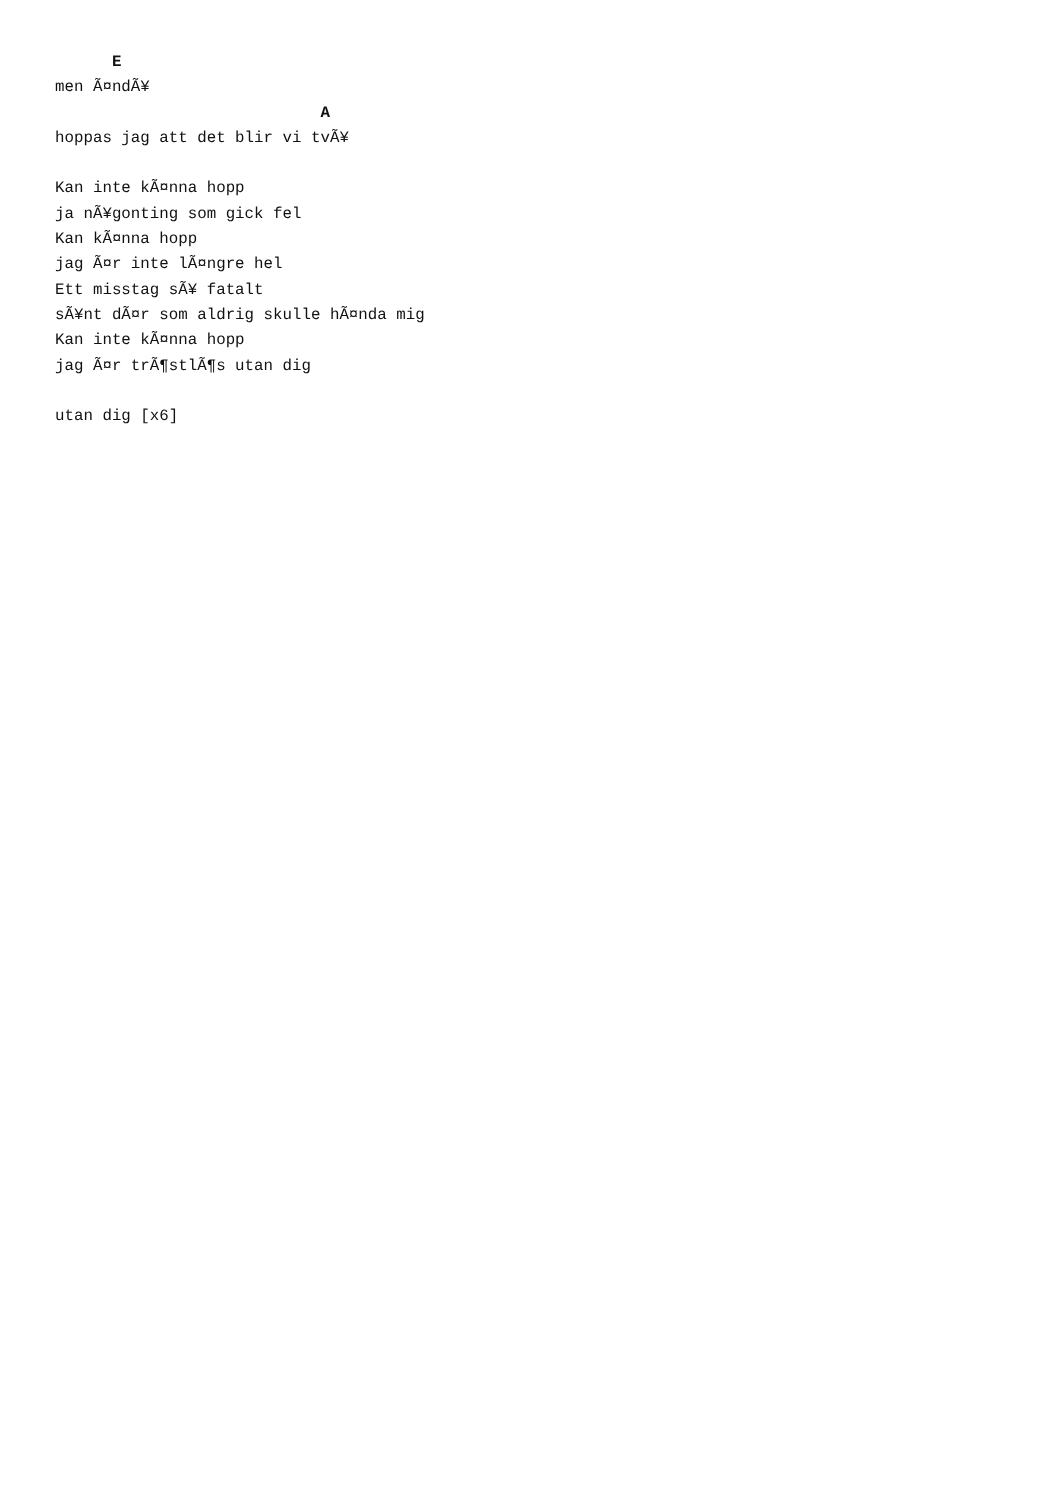E
men Ã¤ndÃ¥
                            A
hoppas jag att det blir vi tvÃ¥

Kan inte kÃ¤nna hopp
ja nÃ¥gonting som gick fel
Kan kÃ¤nna hopp
jag Ã¤r inte lÃ¤ngre hel
Ett misstag sÃ¥ fatalt
sÃ¥nt dÃ¤r som aldrig skulle hÃ¤nda mig
Kan inte kÃ¤nna hopp
jag Ã¤r trÃ¶stlÃ¶s utan dig

utan dig [x6]